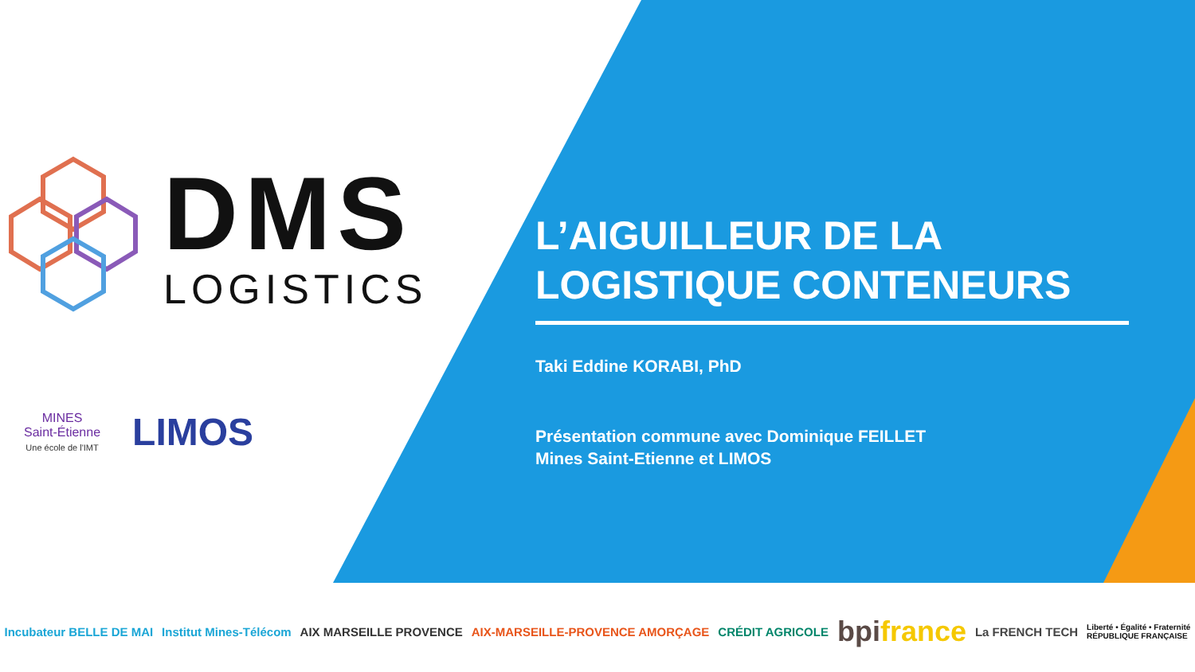DMS
LOGISTICS
MINES
Saint-Étienne
Une école de l'IMT
LIMOS
L’AIGUILLEUR DE LA LOGISTIQUE CONTENEURS
Taki Eddine KORABI, PhD
Présentation commune avec Dominique FEILLET
Mines Saint-Etienne et LIMOS
Incubateur BELLE DE MAI Institut Mines-Télécom AIX MARSEILLE PROVENCE AIX-MARSEILLE-PROVENCE AMORÇAGE CRÉDIT AGRICOLE bpifrance La FRENCH TECH Liberté • Égalité • Fraternité
RÉPUBLIQUE FRANÇAISE